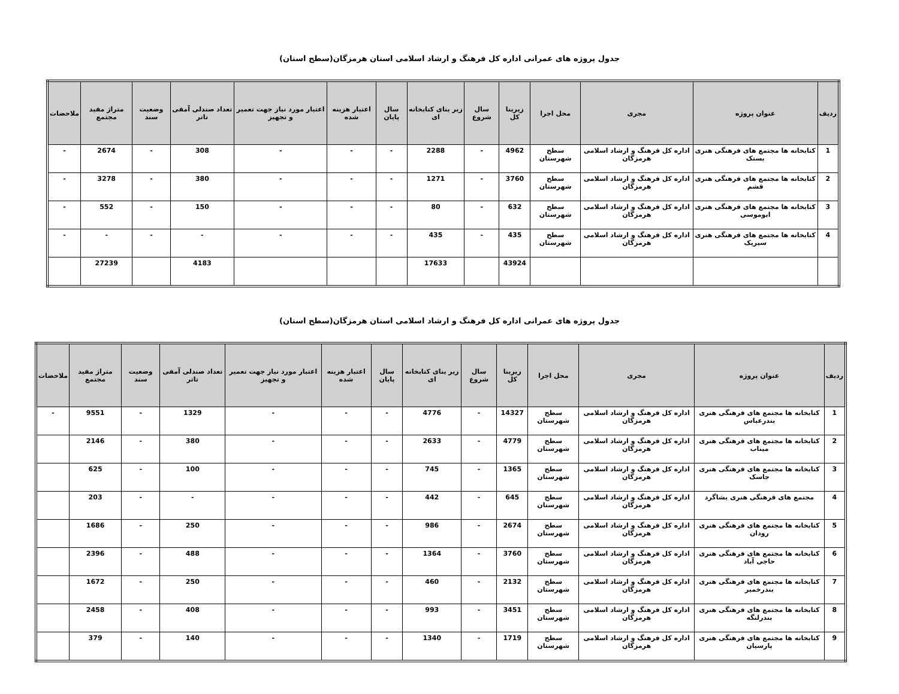جدول پروژه های عمرانی اداره کل فرهنگ و ارشاد اسلامی استان هرمزگان(سطح استان)
| ردیف | عنوان پروژه | مجری | محل اجرا | زیربنا کل | سال شروع | زیر بنای کتابخانه ای | سال پایان | اعتبار هزینه شده | اعتبار مورد نیاز جهت تعمیر و تجهیز | تعداد صندلی آمفی تاتر | وضعیت سند | متراژ مفید مجتمع | ملاحضات |
| --- | --- | --- | --- | --- | --- | --- | --- | --- | --- | --- | --- | --- | --- |
| 1 | کتابخانه ها مجتمع های فرهنگی هنری بستک | اداره کل فرهنگ و ارشاد اسلامی هرمزگان | سطح شهرستان | 4962 | - | 2288 | - | - | - | 308 | - | 2674 | - |
| 2 | کتابخانه ها مجتمع های فرهنگی هنری قشم | اداره کل فرهنگ و ارشاد اسلامی هرمزگان | سطح شهرستان | 3760 | - | 1271 | - | - | - | 380 | - | 3278 | - |
| 3 | کتابخانه ها مجتمع های فرهنگی هنری ابوموسی | اداره کل فرهنگ و ارشاد اسلامی هرمزگان | سطح شهرستان | 632 | - | 80 | - | - | - | 150 | - | 552 | - |
| 4 | کتابخانه ها مجتمع های فرهنگی هنری سیریک | اداره کل فرهنگ و ارشاد اسلامی هرمزگان | سطح شهرستان | 435 | - | 435 | - | - | - | - | - | - | - |
| | | | | 43924 | | 17633 | | | | 4183 | | 27239 | |
جدول پروژه های عمرانی اداره کل فرهنگ و ارشاد اسلامی استان هرمزگان(سطح استان)
| ردیف | عنوان پروژه | مجری | محل اجرا | زیربنا کل | سال شروع | زیر بنای کتابخانه ای | سال پایان | اعتبار هزینه شده | اعتبار مورد نیاز جهت تعمیر و تجهیز | تعداد صندلی آمفی تاتر | وضعیت سند | متراژ مفید مجتمع | ملاحضات |
| --- | --- | --- | --- | --- | --- | --- | --- | --- | --- | --- | --- | --- | --- |
| 1 | کتابخانه ها مجتمع های فرهنگی هنری بندرعباس | اداره کل فرهنگ و ارشاد اسلامی هرمزگان | سطح شهرستان | 14327 | - | 4776 | - | - | - | 1329 | - | 9551 | - |
| 2 | کتابخانه ها مجتمع های فرهنگی هنری میناب | اداره کل فرهنگ و ارشاد اسلامی هرمزگان | سطح شهرستان | 4779 | - | 2633 | - | - | - | 380 | - | 2146 | |
| 3 | کتابخانه ها مجتمع های فرهنگی هنری جاسک | اداره کل فرهنگ و ارشاد اسلامی هرمزگان | سطح شهرستان | 1365 | - | 745 | - | - | - | 100 | - | 625 | |
| 4 | مجتمع های فرهنگی هنری بشاگرد | اداره کل فرهنگ و ارشاد اسلامی هرمزگان | سطح شهرستان | 645 | - | 442 | - | - | - | - | - | 203 | |
| 5 | کتابخانه ها مجتمع های فرهنگی هنری رودان | اداره کل فرهنگ و ارشاد اسلامی هرمزگان | سطح شهرستان | 2674 | - | 986 | - | - | - | 250 | - | 1686 | |
| 6 | کتابخانه ها مجتمع های فرهنگی هنری حاجی آباد | اداره کل فرهنگ و ارشاد اسلامی هرمزگان | سطح شهرستان | 3760 | - | 1364 | - | - | - | 488 | - | 2396 | |
| 7 | کتابخانه ها مجتمع های فرهنگی هنری بندرخمیر | اداره کل فرهنگ و ارشاد اسلامی هرمزگان | سطح شهرستان | 2132 | - | 460 | - | - | - | 250 | - | 1672 | |
| 8 | کتابخانه ها مجتمع های فرهنگی هنری بندرلنگه | اداره کل فرهنگ و ارشاد اسلامی هرمزگان | سطح شهرستان | 3451 | - | 993 | - | - | - | 408 | - | 2458 | |
| 9 | کتابخانه ها مجتمع های فرهنگی هنری پارسیان | اداره کل فرهنگ و ارشاد اسلامی هرمزگان | سطح شهرستان | 1719 | - | 1340 | - | - | - | 140 | - | 379 | |